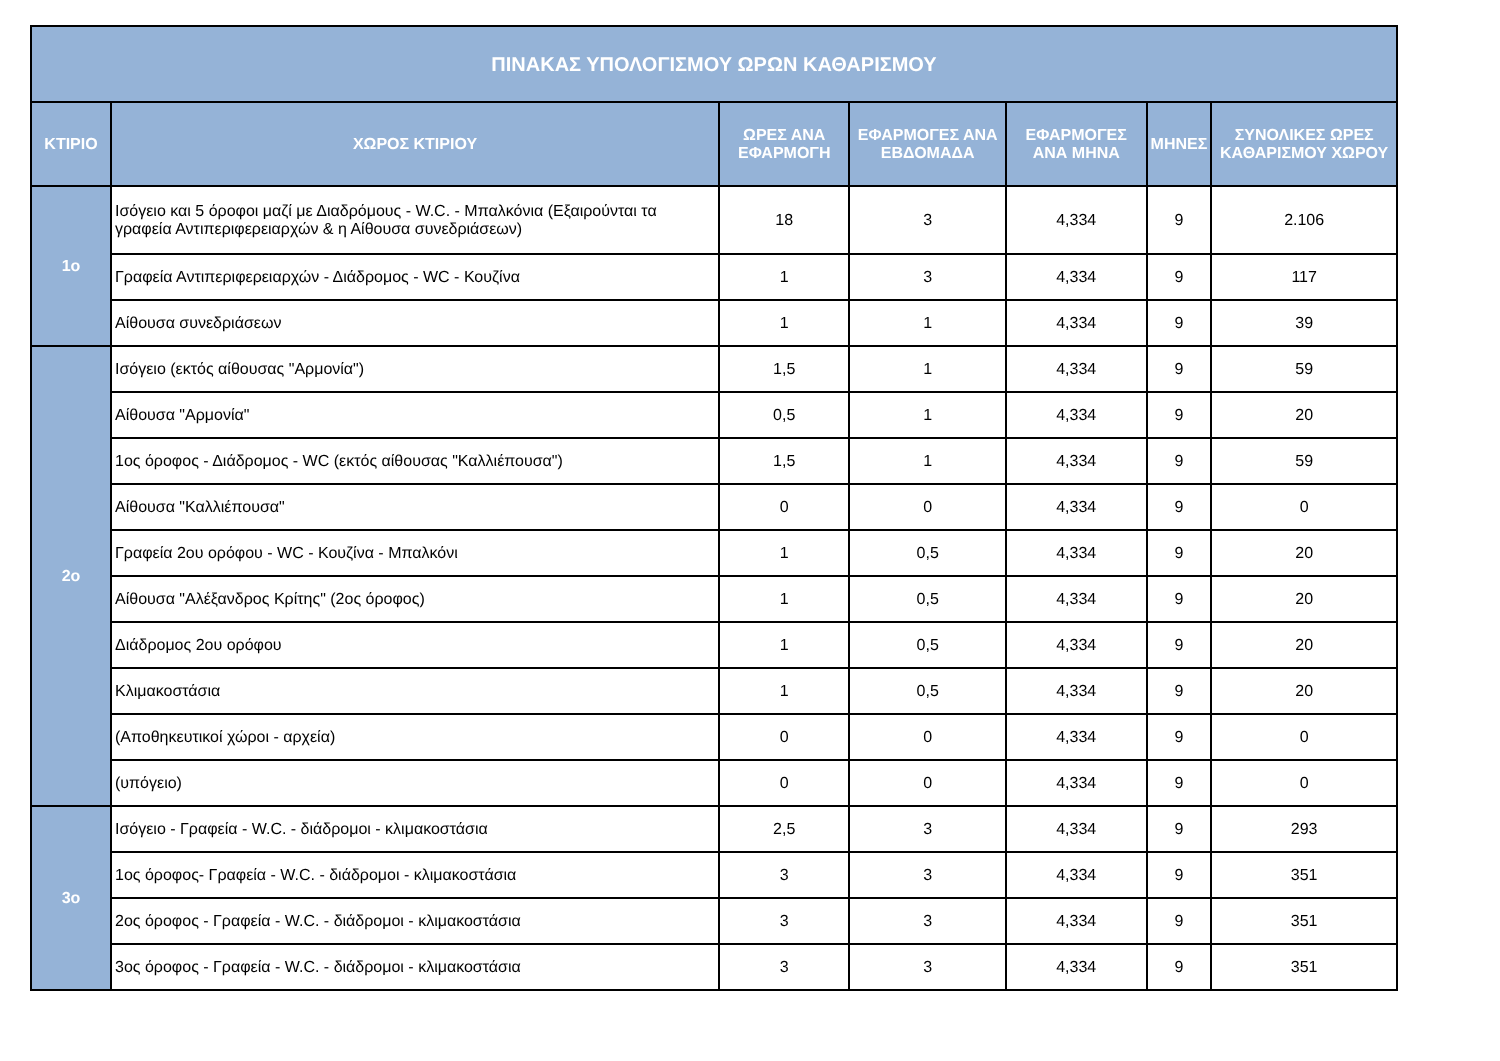| ΠΙΝΑΚΑΣ ΥΠΟΛΟΓΙΣΜΟΥ ΩΡΩΝ ΚΑΘΑΡΙΣΜΟΥ | | | | | | |
| --- | --- | --- | --- | --- | --- | --- |
| ΚΤΙΡΙΟ | ΧΩΡΟΣ ΚΤΙΡΙΟΥ | ΩΡΕΣ ΑΝΑ ΕΦΑΡΜΟΓΗ | ΕΦΑΡΜΟΓΕΣ ΑΝΑ ΕΒΔΟΜΑΔΑ | ΕΦΑΡΜΟΓΕΣ ΑΝΑ ΜΗΝΑ | ΜΗΝΕΣ | ΣΥΝΟΛΙΚΕΣ ΩΡΕΣ ΚΑΘΑΡΙΣΜΟΥ ΧΩΡΟΥ |
| 1ο | Ισόγειο και 5 όροφοι μαζί με Διαδρόμους - W.C. - Μπαλκόνια (Εξαιρούνται τα γραφεία Αντιπεριφερειαρχών & η Αίθουσα συνεδριάσεων) | 18 | 3 | 4,334 | 9 | 2.106 |
| | Γραφεία Αντιπεριφερειαρχών - Διάδρομος - WC - Κουζίνα | 1 | 3 | 4,334 | 9 | 117 |
| | Αίθουσα συνεδριάσεων | 1 | 1 | 4,334 | 9 | 39 |
| 2ο | Ισόγειο (εκτός αίθουσας "Αρμονία") | 1,5 | 1 | 4,334 | 9 | 59 |
| | Αίθουσα "Αρμονία" | 0,5 | 1 | 4,334 | 9 | 20 |
| | 1ος όροφος - Διάδρομος - WC (εκτός αίθουσας "Καλλιέπουσα") | 1,5 | 1 | 4,334 | 9 | 59 |
| | Αίθουσα "Καλλιέπουσα" | 0 | 0 | 4,334 | 9 | 0 |
| | Γραφεία 2ου ορόφου - WC - Κουζίνα - Μπαλκόνι | 1 | 0,5 | 4,334 | 9 | 20 |
| | Αίθουσα "Αλέξανδρος Κρίτης" (2ος όροφος) | 1 | 0,5 | 4,334 | 9 | 20 |
| | Διάδρομος 2ου ορόφου | 1 | 0,5 | 4,334 | 9 | 20 |
| | Κλιμακοστάσια | 1 | 0,5 | 4,334 | 9 | 20 |
| | (Αποθηκευτικοί χώροι - αρχεία) | 0 | 0 | 4,334 | 9 | 0 |
| | (υπόγειο) | 0 | 0 | 4,334 | 9 | 0 |
| 3ο | Ισόγειο - Γραφεία - W.C. - διάδρομοι - κλιμακοστάσια | 2,5 | 3 | 4,334 | 9 | 293 |
| | 1ος όροφος- Γραφεία - W.C. - διάδρομοι - κλιμακοστάσια | 3 | 3 | 4,334 | 9 | 351 |
| | 2ος όροφος - Γραφεία - W.C. - διάδρομοι - κλιμακοστάσια | 3 | 3 | 4,334 | 9 | 351 |
| | 3ος όροφος - Γραφεία - W.C. - διάδρομοι - κλιμακοστάσια | 3 | 3 | 4,334 | 9 | 351 |